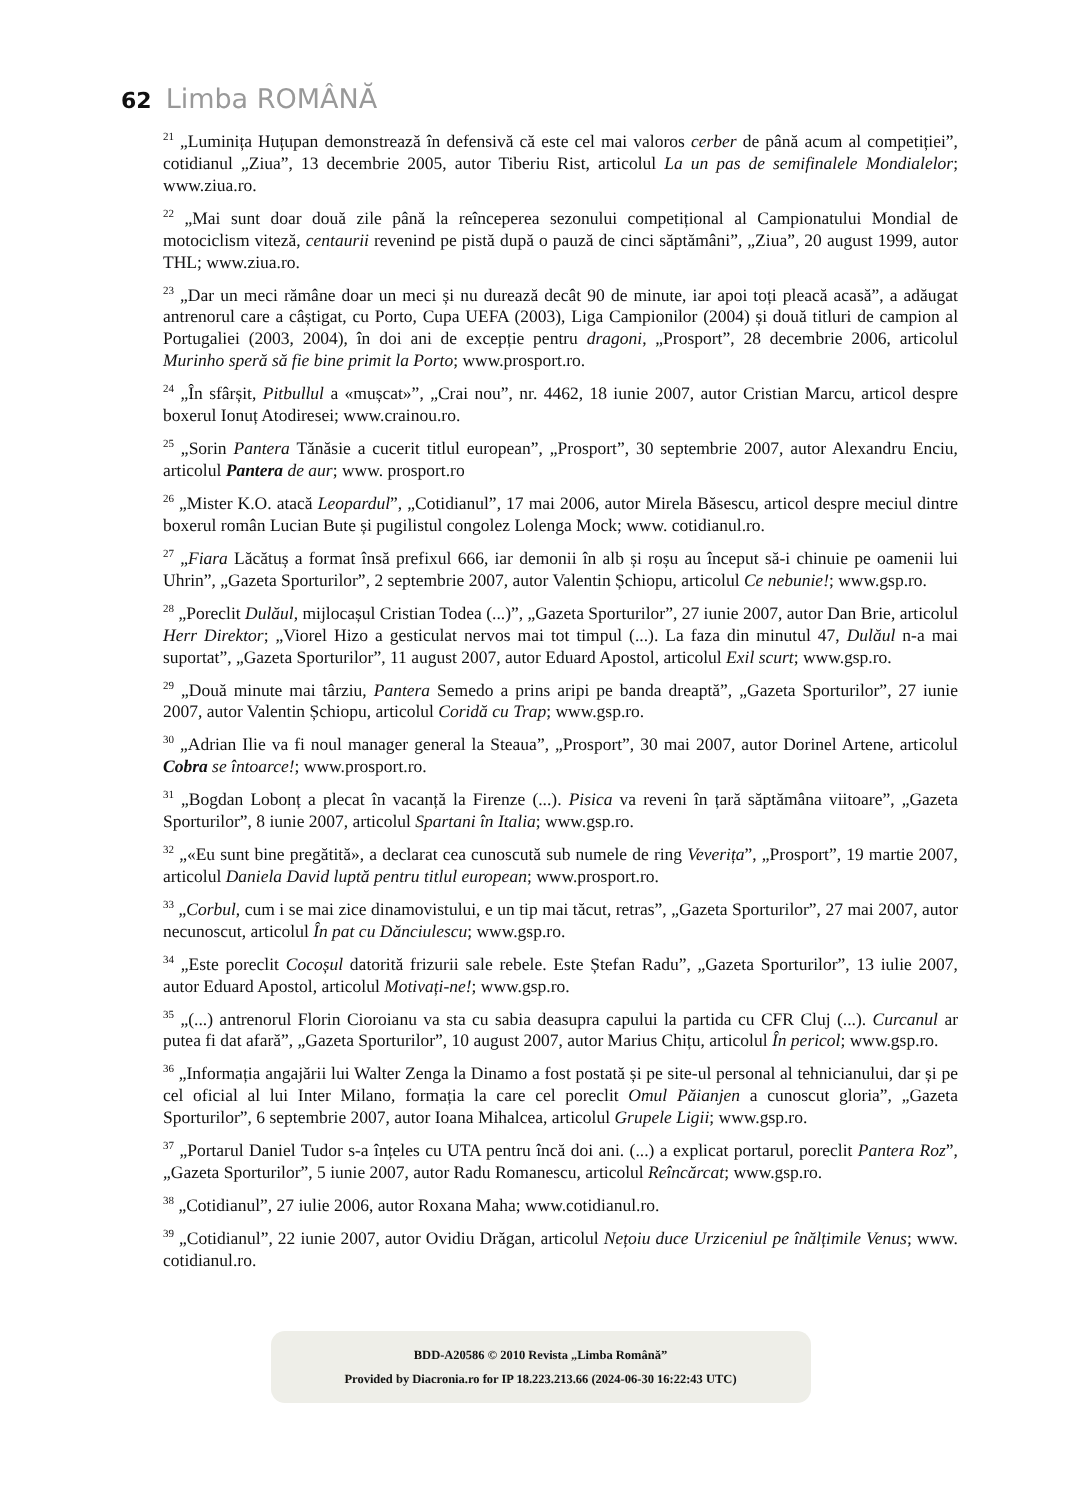62 Limba ROMÂNĂ
<sup>21</sup> „Luminița Huțupan demonstrează în defensivă că este cel mai valoros cerber de până acum al competiției”, cotidianul „Ziua”, 13 decembrie 2005, autor Tiberiu Rist, articolul La un pas de semifinalele Mondialelor; www.ziua.ro.
<sup>22</sup> „Mai sunt doar două zile până la reînceperea sezonului competițional al Campionatului Mondial de motociclism viteză, centaurii revenind pe pistă după o pauză de cinci săptămâni”, „Ziua”, 20 august 1999, autor THL; www.ziua.ro.
<sup>23</sup> „Dar un meci rămâne doar un meci și nu durează decât 90 de minute, iar apoi toți pleacă acasă”, a adăugat antrenorul care a câștigat, cu Porto, Cupa UEFA (2003), Liga Campionilor (2004) și două titluri de campion al Portugaliei (2003, 2004), în doi ani de excepție pentru dragoni, „Prosport”, 28 decembrie 2006, articolul Murinho speră să fie bine primit la Porto; www.prosport.ro.
<sup>24</sup> „În sfârșit, Pitbullul a «mușcat»”, „Crai nou”, nr. 4462, 18 iunie 2007, autor Cristian Marcu, articol despre boxerul Ionuț Atodiresei; www.crainou.ro.
<sup>25</sup> „Sorin Pantera Tănăsie a cucerit titlul european”, „Prosport”, 30 septembrie 2007, autor Alexandru Enciu, articolul Pantera de aur; www. prosport.ro
<sup>26</sup> „Mister K.O. atacă Leopardul”, „Cotidianul”, 17 mai 2006, autor Mirela Băsescu, articol despre meciul dintre boxerul român Lucian Bute și pugilistul congolez Lolenga Mock; www. cotidianul.ro.
<sup>27</sup> „Fiara Lăcătuș a format însă prefixul 666, iar demonii în alb și roșu au început să-i chinuie pe oamenii lui Uhrin”, „Gazeta Sporturilor”, 2 septembrie 2007, autor Valentin Șchiopu, articolul Ce nebunie!; www.gsp.ro.
<sup>28</sup> „Poreclit Dulăul, mijlocașul Cristian Todea (...)”, „Gazeta Sporturilor”, 27 iunie 2007, autor Dan Brie, articolul Herr Direktor; „Viorel Hizo a gesticulat nervos mai tot timpul (...). La faza din minutul 47, Dulăul n-a mai suportat”, „Gazeta Sporturilor”, 11 august 2007, autor Eduard Apostol, articolul Exil scurt; www.gsp.ro.
<sup>29</sup> „Două minute mai târziu, Pantera Semedo a prins aripi pe banda dreaptă”, „Gazeta Sporturilor”, 27 iunie 2007, autor Valentin Șchiopu, articolul Coridă cu Trap; www.gsp.ro.
<sup>30</sup> „Adrian Ilie va fi noul manager general la Steaua”, „Prosport”, 30 mai 2007, autor Dorinel Artene, articolul Cobra se întoarce!; www.prosport.ro.
<sup>31</sup> „Bogdan Lobonț a plecat în vacanță la Firenze (...). Pisica va reveni în țară săptămâna viitoare”, „Gazeta Sporturilor”, 8 iunie 2007, articolul Spartani în Italia; www.gsp.ro.
<sup>32</sup> „«Eu sunt bine pregătită», a declarat cea cunoscută sub numele de ring Veverița”, „Prosport”, 19 martie 2007, articolul Daniela David luptă pentru titlul european; www.prosport.ro.
<sup>33</sup> „Corbul, cum i se mai zice dinamovistului, e un tip mai tăcut, retras”, „Gazeta Sporturilor”, 27 mai 2007, autor necunoscut, articolul În pat cu Dănciulescu; www.gsp.ro.
<sup>34</sup> „Este poreclit Cocoșul datorită frizurii sale rebele. Este Ștefan Radu”, „Gazeta Sporturilor”, 13 iulie 2007, autor Eduard Apostol, articolul Motivați-ne!; www.gsp.ro.
<sup>35</sup> „(...) antrenorul Florin Cioroianu va sta cu sabia deasupra capului la partida cu CFR Cluj (...). Curcanul ar putea fi dat afară”, „Gazeta Sporturilor”, 10 august 2007, autor Marius Chițu, articolul În pericol; www.gsp.ro.
<sup>36</sup> „Informația angajării lui Walter Zenga la Dinamo a fost postată și pe site-ul personal al tehnicianului, dar și pe cel oficial al lui Inter Milano, formația la care cel poreclit Omul Păianjen a cunoscut gloria”, „Gazeta Sporturilor”, 6 septembrie 2007, autor Ioana Mihalcea, articolul Grupele Ligii; www.gsp.ro.
<sup>37</sup> „Portarul Daniel Tudor s-a înțeles cu UTA pentru încă doi ani. (...) a explicat portarul, poreclit Pantera Roz”, „Gazeta Sporturilor”, 5 iunie 2007, autor Radu Romanescu, articolul Reîncărcat; www.gsp.ro.
<sup>38</sup> „Cotidianul”, 27 iulie 2006, autor Roxana Maha; www.cotidianul.ro.
<sup>39</sup> „Cotidianul”, 22 iunie 2007, autor Ovidiu Drăgan, articolul Nețoiu duce Urziceniul pe înălțimile Venus; www. cotidianul.ro.
BDD-A20586 © 2010 Revista „Limba Română”
Provided by Diacronia.ro for IP 18.223.213.66 (2024-06-30 16:22:43 UTC)